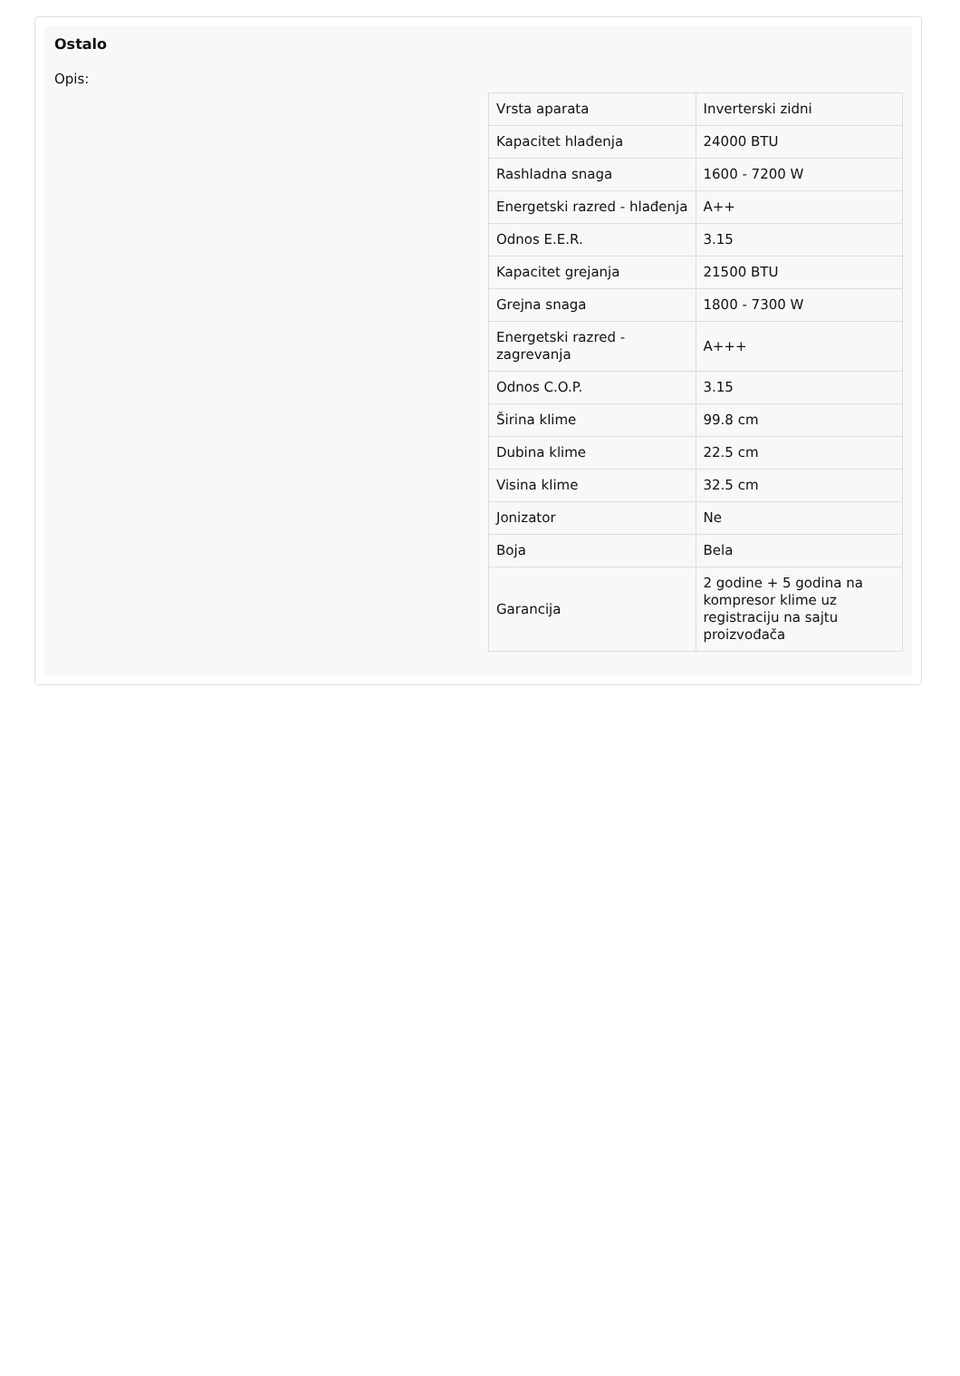Ostalo
Opis:
| Vrsta aparata | Inverterski zidni |
| Kapacitet hlađenja | 24000 BTU |
| Rashladna snaga | 1600 - 7200 W |
| Energetski razred - hlađenja | A++ |
| Odnos E.E.R. | 3.15 |
| Kapacitet grejanja | 21500 BTU |
| Grejna snaga | 1800 - 7300 W |
| Energetski razred - zagrevanja | A+++ |
| Odnos C.O.P. | 3.15 |
| Širina klime | 99.8 cm |
| Dubina klime | 22.5 cm |
| Visina klime | 32.5 cm |
| Jonizator | Ne |
| Boja | Bela |
| Garancija | 2 godine + 5 godina na kompresor klime uz registraciju na sajtu proizvođača |